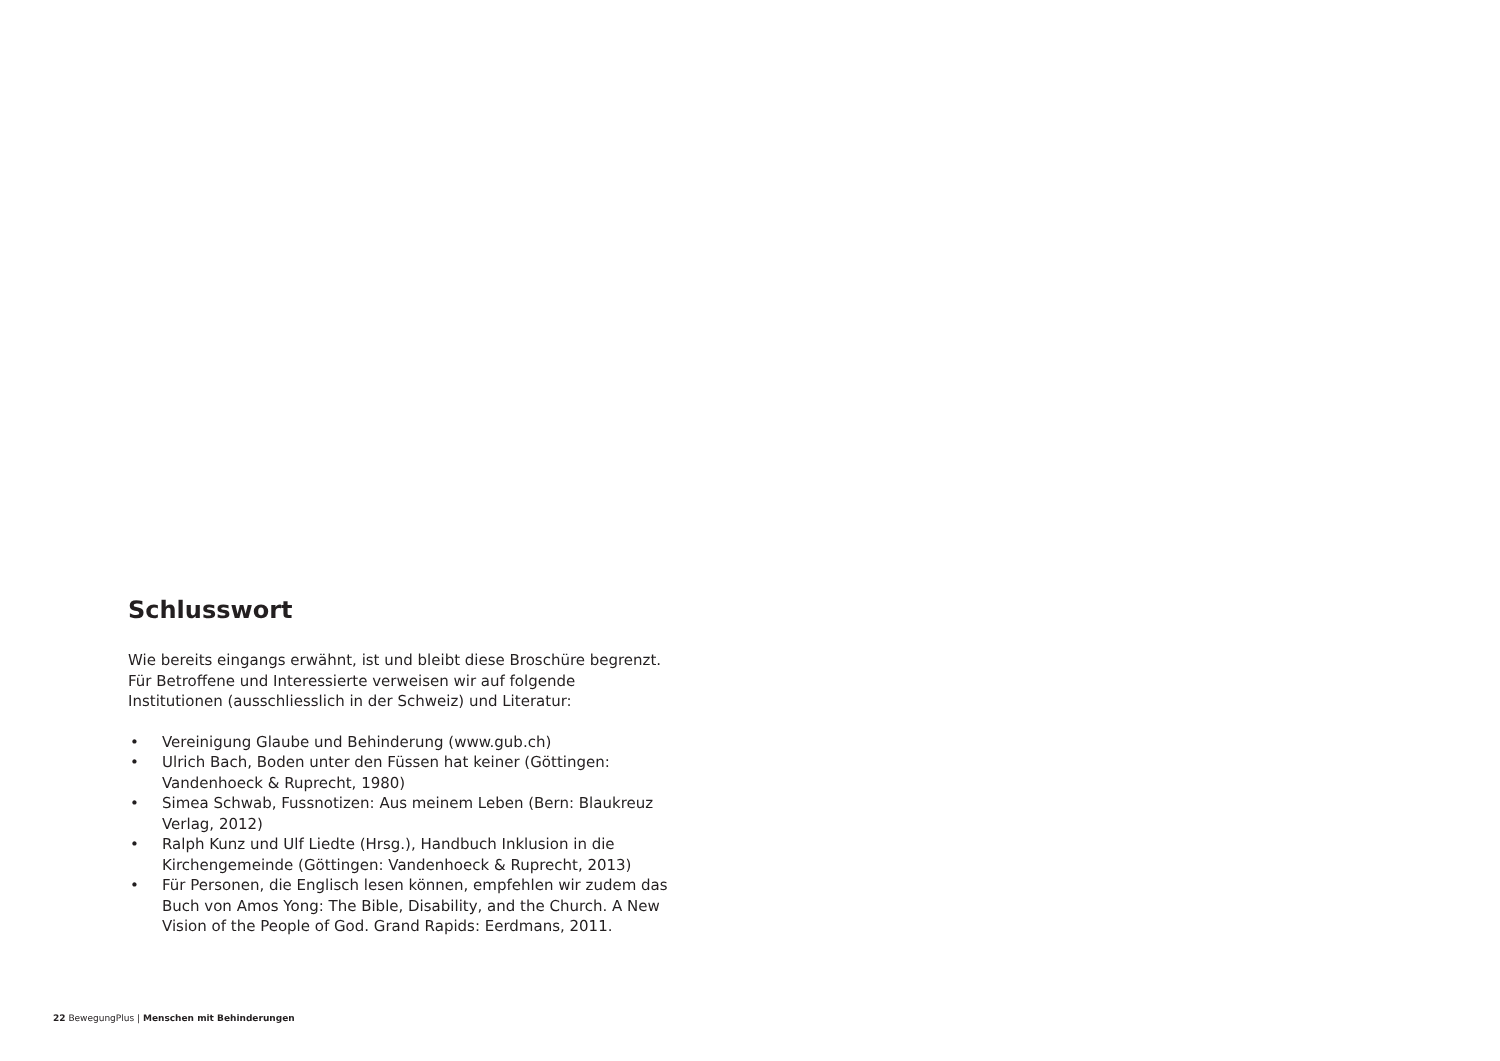Schlusswort
Wie bereits eingangs erwähnt, ist und bleibt diese Broschüre begrenzt. Für Betroffene und Interessierte verweisen wir auf folgende Institutionen (ausschliesslich in der Schweiz) und Literatur:
• Vereinigung Glaube und Behinderung (www.gub.ch)
• Ulrich Bach, Boden unter den Füssen hat keiner (Göttingen: Vandenhoeck & Ruprecht, 1980)
• Simea Schwab, Fussnotizen: Aus meinem Leben (Bern: Blaukreuz Verlag, 2012)
• Ralph Kunz und Ulf Liedte (Hrsg.), Handbuch Inklusion in die Kirchengemeinde (Göttingen: Vandenhoeck & Ruprecht, 2013)
• Für Personen, die Englisch lesen können, empfehlen wir zudem das Buch von Amos Yong: The Bible, Disability, and the Church. A New Vision of the People of God. Grand Rapids: Eerdmans, 2011.
22 BewegungPlus | Menschen mit Behinderungen